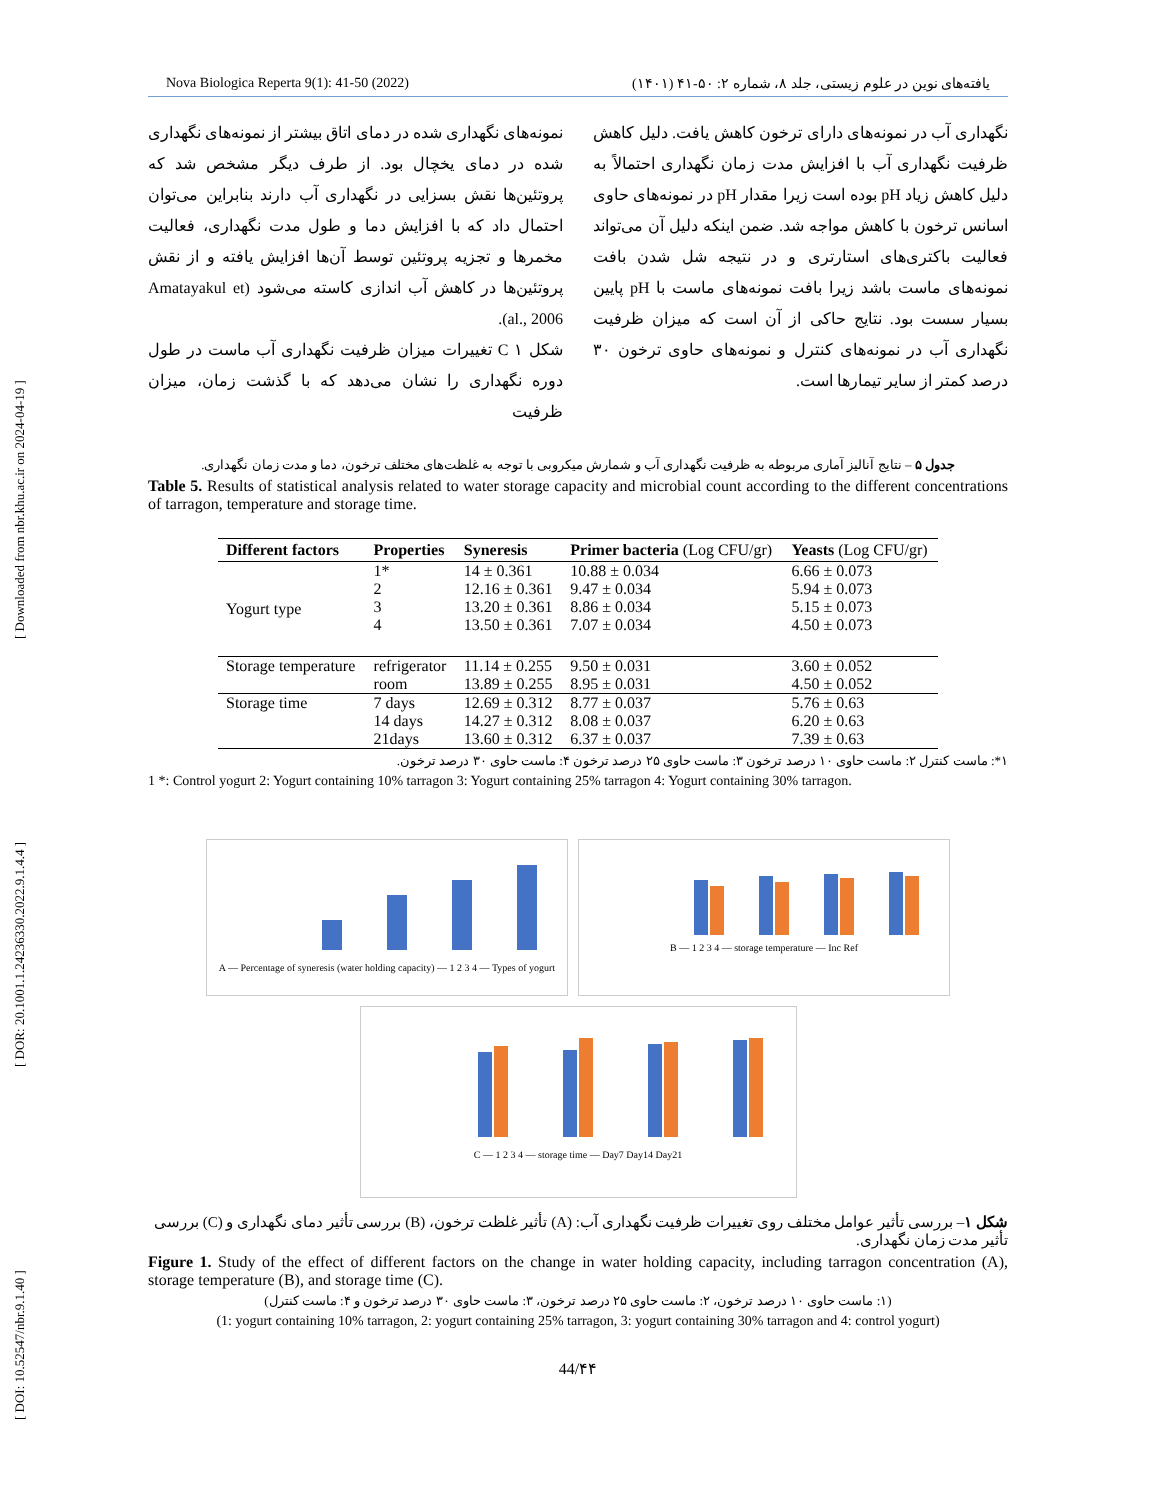[ DOI: 10.52547/nbr.9.1.40 ] [ DOR: 20.1001.1.24236330.2022.9.1.4.4 ] [ Downloaded from nbr.khu.ac.ir on 2024-04-19 ]
Nova Biologica Reperta 9(1): 41-50 (2022) یافته‌های نوین در علوم زیستی، جلد ۸، شماره ۲: ۵۰-۴۱ (۱۴۰۱)
نمونه‌های نگهداری شده در دمای اتاق بیشتر از نمونه‌های نگهداری شده در دمای یخچال بود. از طرف دیگر مشخص شد که پروتئین‌ها نقش بسزایی در نگهداری آب دارند بنابراین می‌توان احتمال داد که با افزایش دما و طول مدت نگهداری، فعالیت مخمرها و تجزیه پروتئین توسط آن‌ها افزایش یافته و از نقش پروتئین‌ها در کاهش آب اندازی کاسته می‌شود (Amatayakul et al., 2006).
شکل ۱ C تغییرات میزان ظرفیت نگهداری آب ماست در طول دوره نگهداری را نشان می‌دهد که با گذشت زمان، میزان ظرفیت
نگهداری آب در نمونه‌های دارای ترخون کاهش یافت. دلیل کاهش ظرفیت نگهداری آب با افزایش مدت زمان نگهداری احتمالاً به دلیل کاهش زیاد pH بوده است زیرا مقدار pH در نمونه‌های حاوی اسانس ترخون با کاهش مواجه شد. ضمن اینکه دلیل آن می‌تواند فعالیت باکتری‌های استارتری و در نتیجه شل شدن بافت نمونه‌های ماست باشد زیرا بافت نمونه‌های ماست با pH پایین بسیار سست بود. نتایج حاکی از آن است که میزان ظرفیت نگهداری آب در نمونه‌های کنترل و نمونه‌های حاوی ترخون ۳۰ درصد کمتر از سایر تیمارها است.
جدول ۵ – نتایج آنالیز آماری مربوطه به ظرفیت نگهداری آب و شمارش میکروبی با توجه به غلظت‌های مختلف ترخون، دما و مدت زمان نگهداری.
Table 5. Results of statistical analysis related to water storage capacity and microbial count according to the different concentrations of tarragon, temperature and storage time.
| Different factors | Properties | Syneresis | Primer bacteria (Log CFU/gr) | Yeasts (Log CFU/gr) |
| --- | --- | --- | --- | --- |
| Yogurt type | 1* | 14 ± 0.361 | 10.88 ± 0.034 | 6.66 ± 0.073 |
| | 2 | 12.16 ± 0.361 | 9.47 ± 0.034 | 5.94 ± 0.073 |
| | 3 | 13.20 ± 0.361 | 8.86 ± 0.034 | 5.15 ± 0.073 |
| | 4 | 13.50 ± 0.361 | 7.07 ± 0.034 | 4.50 ± 0.073 |
| Storage temperature | refrigerator | 11.14 ± 0.255 | 9.50 ± 0.031 | 3.60 ± 0.052 |
| | room | 13.89 ± 0.255 | 8.95 ± 0.031 | 4.50 ± 0.052 |
| Storage time | 7 days | 12.69 ± 0.312 | 8.77 ± 0.037 | 5.76 ± 0.63 |
| | 14 days | 14.27 ± 0.312 | 8.08 ± 0.037 | 6.20 ± 0.63 |
| | 21days | 13.60 ± 0.312 | 6.37 ± 0.037 | 7.39 ± 0.63 |
۱*: ماست کنترل ۲: ماست حاوی ۱۰ درصد ترخون ۳: ماست حاوی ۲۵ درصد ترخون ۴: ماست حاوی ۳۰ درصد ترخون.
1 *: Control yogurt 2: Yogurt containing 10% tarragon 3: Yogurt containing 25% tarragon 4: Yogurt containing 30% tarragon.
A — Percentage of syneresis (water holding capacity) — 1 2 3 4 — Types of yogurt
B — 1 2 3 4 — storage temperature — Inc Ref
C — 1 2 3 4 — storage time — Day7 Day14 Day21
شکل ۱– بررسی تأثیر عوامل مختلف روی تغییرات ظرفیت نگهداری آب: (A) تأثیر غلظت ترخون، (B) بررسی تأثیر دمای نگهداری و (C) بررسی تأثیر مدت زمان نگهداری.
Figure 1. Study of the effect of different factors on the change in water holding capacity, including tarragon concentration (A), storage temperature (B), and storage time (C).
(۱: ماست حاوی ۱۰ درصد ترخون، ۲: ماست حاوی ۲۵ درصد ترخون، ۳: ماست حاوی ۳۰ درصد ترخون و ۴: ماست کنترل)
(1: yogurt containing 10% tarragon, 2: yogurt containing 25% tarragon, 3: yogurt containing 30% tarragon and 4: control yogurt)
44/۴۴